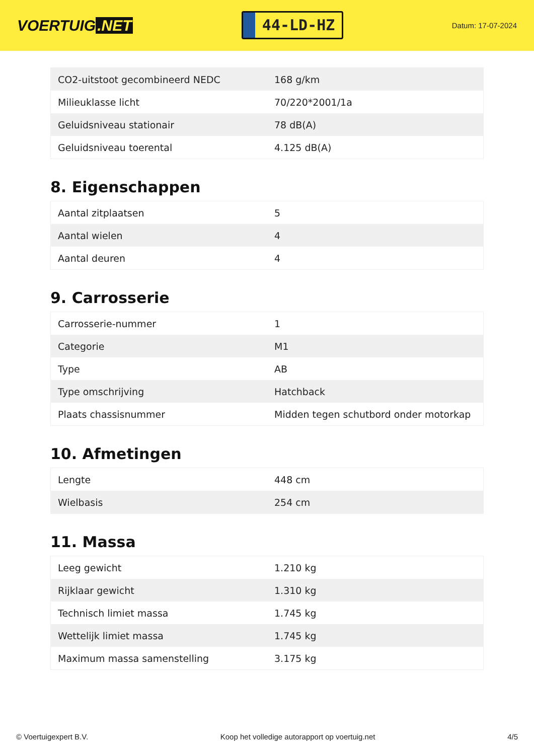VOERTUIG.NET
44-LD-HZ
Datum: 17-07-2024
| CO2-uitstoot gecombineerd NEDC | 168 g/km |
| Milieuklasse licht | 70/220*2001/1a |
| Geluidsniveau stationair | 78 dB(A) |
| Geluidsniveau toerental | 4.125 dB(A) |
8. Eigenschappen
| Aantal zitplaatsen | 5 |
| Aantal wielen | 4 |
| Aantal deuren | 4 |
9. Carrosserie
| Carrosserie-nummer | 1 |
| Categorie | M1 |
| Type | AB |
| Type omschrijving | Hatchback |
| Plaats chassisnummer | Midden tegen schutbord onder motorkap |
10. Afmetingen
| Lengte | 448 cm |
| Wielbasis | 254 cm |
11. Massa
| Leeg gewicht | 1.210 kg |
| Rijklaar gewicht | 1.310 kg |
| Technisch limiet massa | 1.745 kg |
| Wettelijk limiet massa | 1.745 kg |
| Maximum massa samenstelling | 3.175 kg |
© Voertuigexpert B.V. Koop het volledige autorapport op voertuig.net 4/5